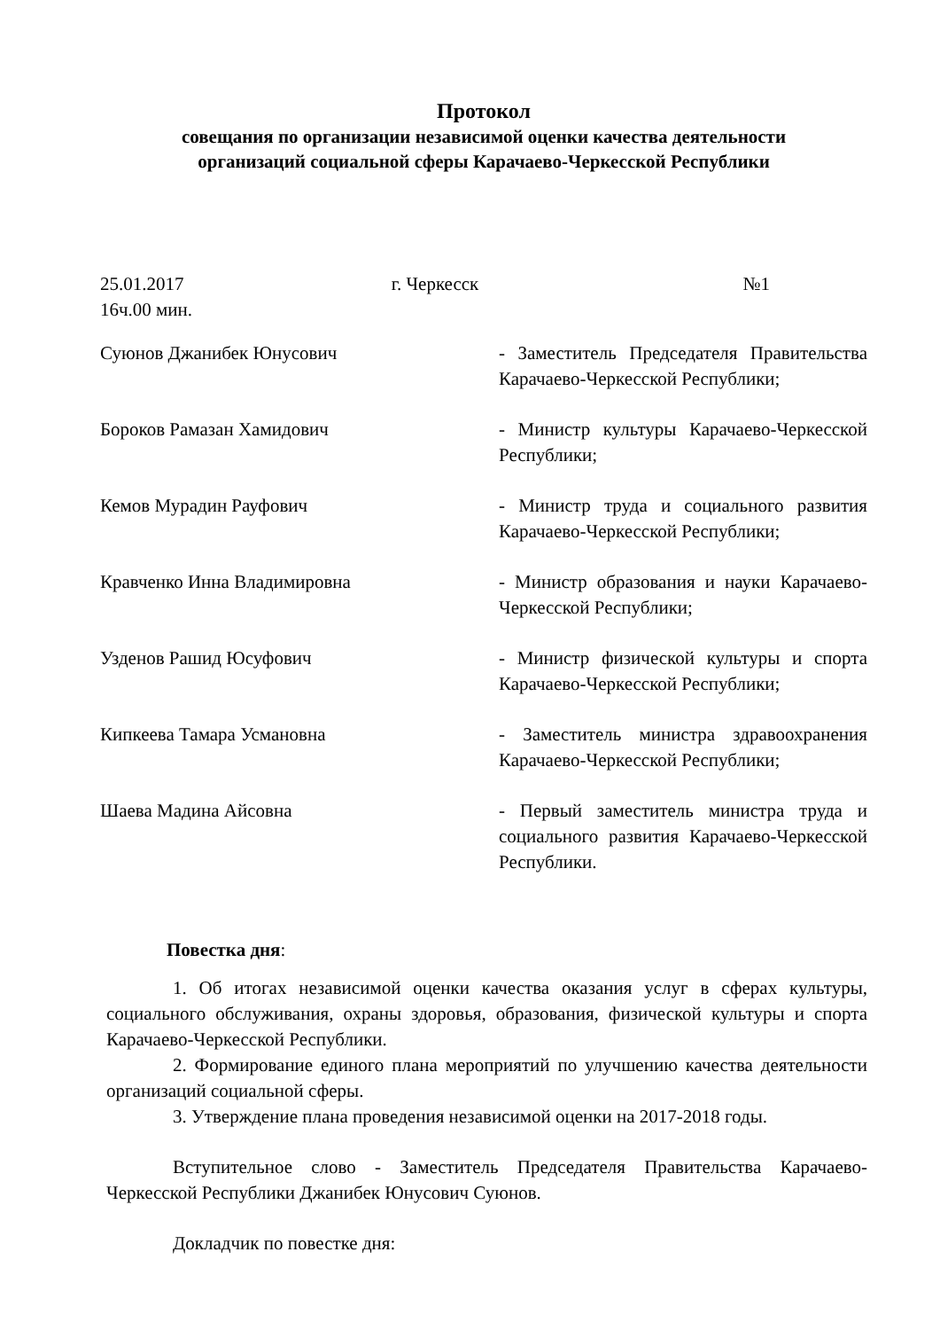Протокол
совещания по организации независимой оценки качества деятельности
организаций социальной сферы Карачаево-Черкесской Республики
25.01.2017
16ч.00 мин.
г. Черкесск №1
Суюнов Джанибек Юнусович - Заместитель Председателя Правительства Карачаево-Черкесской Республики;
Бороков Рамазан Хамидович - Министр культуры Карачаево-Черкесской Республики;
Кемов Мурадин Рауфович - Министр труда и социального развития Карачаево-Черкесской Республики;
Кравченко Инна Владимировна - Министр образования и науки Карачаево-Черкесской Республики;
Узденов Рашид Юсуфович - Министр физической культуры и спорта Карачаево-Черкесской Республики;
Кипкеева Тамара Усмановна - Заместитель министра здравоохранения Карачаево-Черкесской Республики;
Шаева Мадина Айсовна - Первый заместитель министра труда и социального развития Карачаево-Черкесской Республики.
Повестка дня:
1. Об итогах независимой оценки качества оказания услуг в сферах культуры, социального обслуживания, охраны здоровья, образования, физической культуры и спорта Карачаево-Черкесской Республики.
2. Формирование единого плана мероприятий по улучшению качества деятельности организаций социальной сферы.
3. Утверждение плана проведения независимой оценки на 2017-2018 годы.
Вступительное слово - Заместитель Председателя Правительства Карачаево-Черкесской Республики Джанибек Юнусович Суюнов.
Докладчик по повестке дня: